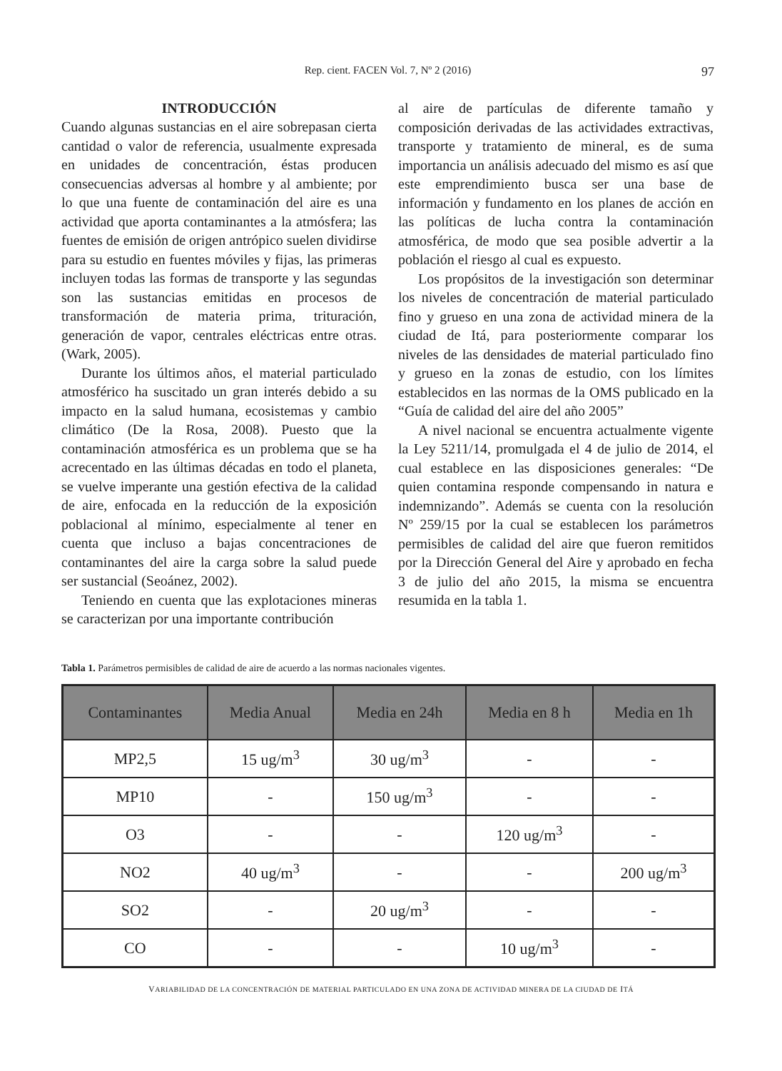Rep. cient. FACEN Vol. 7, Nº 2 (2016)
97
INTRODUCCIÓN
Cuando algunas sustancias en el aire sobrepasan cierta cantidad o valor de referencia, usualmente expresada en unidades de concentración, éstas producen consecuencias adversas al hombre y al ambiente; por lo que una fuente de contaminación del aire es una actividad que aporta contaminantes a la atmósfera; las fuentes de emisión de origen antrópico suelen dividirse para su estudio en fuentes móviles y fijas, las primeras incluyen todas las formas de transporte y las segundas son las sustancias emitidas en procesos de transformación de materia prima, trituración, generación de vapor, centrales eléctricas entre otras. (Wark, 2005).
Durante los últimos años, el material particulado atmosférico ha suscitado un gran interés debido a su impacto en la salud humana, ecosistemas y cambio climático (De la Rosa, 2008). Puesto que la contaminación atmosférica es un problema que se ha acrecentado en las últimas décadas en todo el planeta, se vuelve imperante una gestión efectiva de la calidad de aire, enfocada en la reducción de la exposición poblacional al mínimo, especialmente al tener en cuenta que incluso a bajas concentraciones de contaminantes del aire la carga sobre la salud puede ser sustancial (Seoánez, 2002).
Teniendo en cuenta que las explotaciones mineras se caracterizan por una importante contribución
al aire de partículas de diferente tamaño y composición derivadas de las actividades extractivas, transporte y tratamiento de mineral, es de suma importancia un análisis adecuado del mismo es así que este emprendimiento busca ser una base de información y fundamento en los planes de acción en las políticas de lucha contra la contaminación atmosférica, de modo que sea posible advertir a la población el riesgo al cual es expuesto.
Los propósitos de la investigación son determinar los niveles de concentración de material particulado fino y grueso en una zona de actividad minera de la ciudad de Itá, para posteriormente comparar los niveles de las densidades de material particulado fino y grueso en la zonas de estudio, con los límites establecidos en las normas de la OMS publicado en la “Guía de calidad del aire del año 2005”
A nivel nacional se encuentra actualmente vigente la Ley 5211/14, promulgada el 4 de julio de 2014, el cual establece en las disposiciones generales: “De quien contamina responde compensando in natura e indemnizando”. Además se cuenta con la resolución Nº 259/15 por la cual se establecen los parámetros permisibles de calidad del aire que fueron remitidos por la Dirección General del Aire y aprobado en fecha 3 de julio del año 2015, la misma se encuentra resumida en la tabla 1.
Tabla 1. Parámetros permisibles de calidad de aire de acuerdo a las normas nacionales vigentes.
| Contaminantes | Media Anual | Media en 24h | Media en 8 h | Media en 1h |
| --- | --- | --- | --- | --- |
| MP2,5 | 15 ug/m<sup>3</sup> | 30 ug/m<sup>3</sup> | - | - |
| MP10 | - | 150 ug/m<sup>3</sup> | - | - |
| O3 | - | - | 120 ug/m<sup>3</sup> | - |
| NO2 | 40 ug/m<sup>3</sup> | - | - | 200 ug/m<sup>3</sup> |
| SO2 | - | 20 ug/m<sup>3</sup> | - | - |
| CO | - | - | 10 ug/m<sup>3</sup> | - |
VARIABILIDAD DE LA CONCENTRACIÓN DE MATERIAL PARTICULADO EN UNA ZONA DE ACTIVIDAD MINERA DE LA CIUDAD DE ITÁ